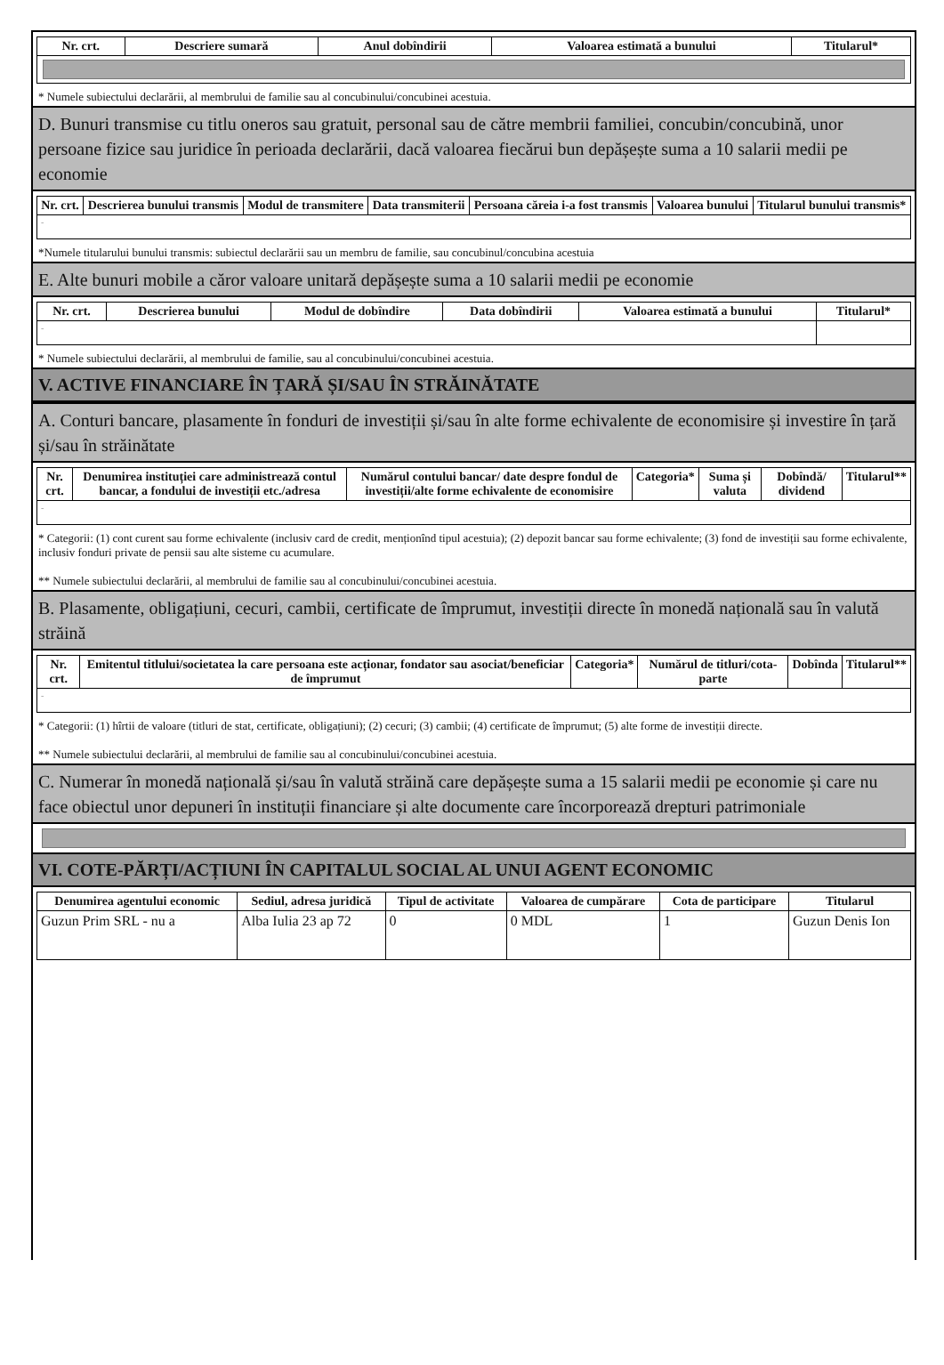| Nr. crt. | Descriere sumară | Anul dobîndirii | Valoarea estimată a bunului | Titularul* |
| --- | --- | --- | --- | --- |
* Numele subiectului declarării, al membrului de familie sau al concubinului/concubinei acestuia.
D. Bunuri transmise cu titlu oneros sau gratuit, personal sau de către membrii familiei, concubin/concubină, unor persoane fizice sau juridice în perioada declarării, dacă valoarea fiecărui bun depășește suma a 10 salarii medii pe economie
| Nr. crt. | Descrierea bunului transmis | Modul de transmitere | Data transmiterii | Persoana căreia i-a fost transmis | Valoarea bunului | Titularul bunului transmis* |
| --- | --- | --- | --- | --- | --- | --- |
| - | | | | | | |
*Numele titularului bunului transmis: subiectul declarării sau un membru de familie, sau concubinul/concubina acestuia
E. Alte bunuri mobile a căror valoare unitară depășește suma a 10 salarii medii pe economie
| Nr. crt. | Descrierea bunului | Modul de dobîndire | Data dobîndirii | Valoarea estimată a bunului | Titularul* |
| --- | --- | --- | --- | --- | --- |
| - | | | | | |
* Numele subiectului declarării, al membrului de familie, sau al concubinului/concubinei acestuia.
V. ACTIVE FINANCIARE ÎN ȚARĂ ȘI/SAU ÎN STRĂINĂTATE
A. Conturi bancare, plasamente în fonduri de investiții și/sau în alte forme echivalente de economisire și investire în țară și/sau în străinătate
| Nr. crt. | Denumirea instituției care administrează contul bancar, a fondului de investiții etc./adresa | Numărul contului bancar/ date despre fondul de investiții/alte forme echivalente de economisire | Categoria* | Suma și valuta | Dobîndă/ dividend | Titularul** |
| --- | --- | --- | --- | --- | --- | --- |
| - | | | | | | |
* Categorii: (1) cont curent sau forme echivalente (inclusiv card de credit, menționînd tipul acestuia); (2) depozit bancar sau forme echivalente; (3) fond de investiții sau forme echivalente, inclusiv fonduri private de pensii sau alte sisteme cu acumulare.
** Numele subiectului declarării, al membrului de familie sau al concubinului/concubinei acestuia.
B. Plasamente, obligațiuni, cecuri, cambii, certificate de împrumut, investiții directe în monedă națională sau în valută străină
| Nr. crt. | Emitentul titlului/societatea la care persoana este acționar, fondator sau asociat/beneficiar de împrumut | Categoria* | Numărul de titluri/cota-parte | Dobînda | Titularul** |
| --- | --- | --- | --- | --- | --- |
| - | | | | | |
* Categorii: (1) hîrtii de valoare (titluri de stat, certificate, obligațiuni); (2) cecuri; (3) cambii; (4) certificate de împrumut; (5) alte forme de investiții directe.
** Numele subiectului declarării, al membrului de familie sau al concubinului/concubinei acestuia.
C. Numerar în monedă națională și/sau în valută străină care depășește suma a 15 salarii medii pe economie și care nu face obiectul unor depuneri în instituții financiare și alte documente care încorporează drepturi patrimoniale
VI. COTE-PĂRȚI/ACȚIUNI ÎN CAPITALUL SOCIAL AL UNUI AGENT ECONOMIC
| Denumirea agentului economic | Sediul, adresa juridică | Tipul de activitate | Valoarea de cumpărare | Cota de participare | Titularul |
| --- | --- | --- | --- | --- | --- |
| Guzun Prim SRL - nu a | Alba Iulia 23 ap 72 | 0 | 0 MDL | 1 | Guzun Denis Ion |